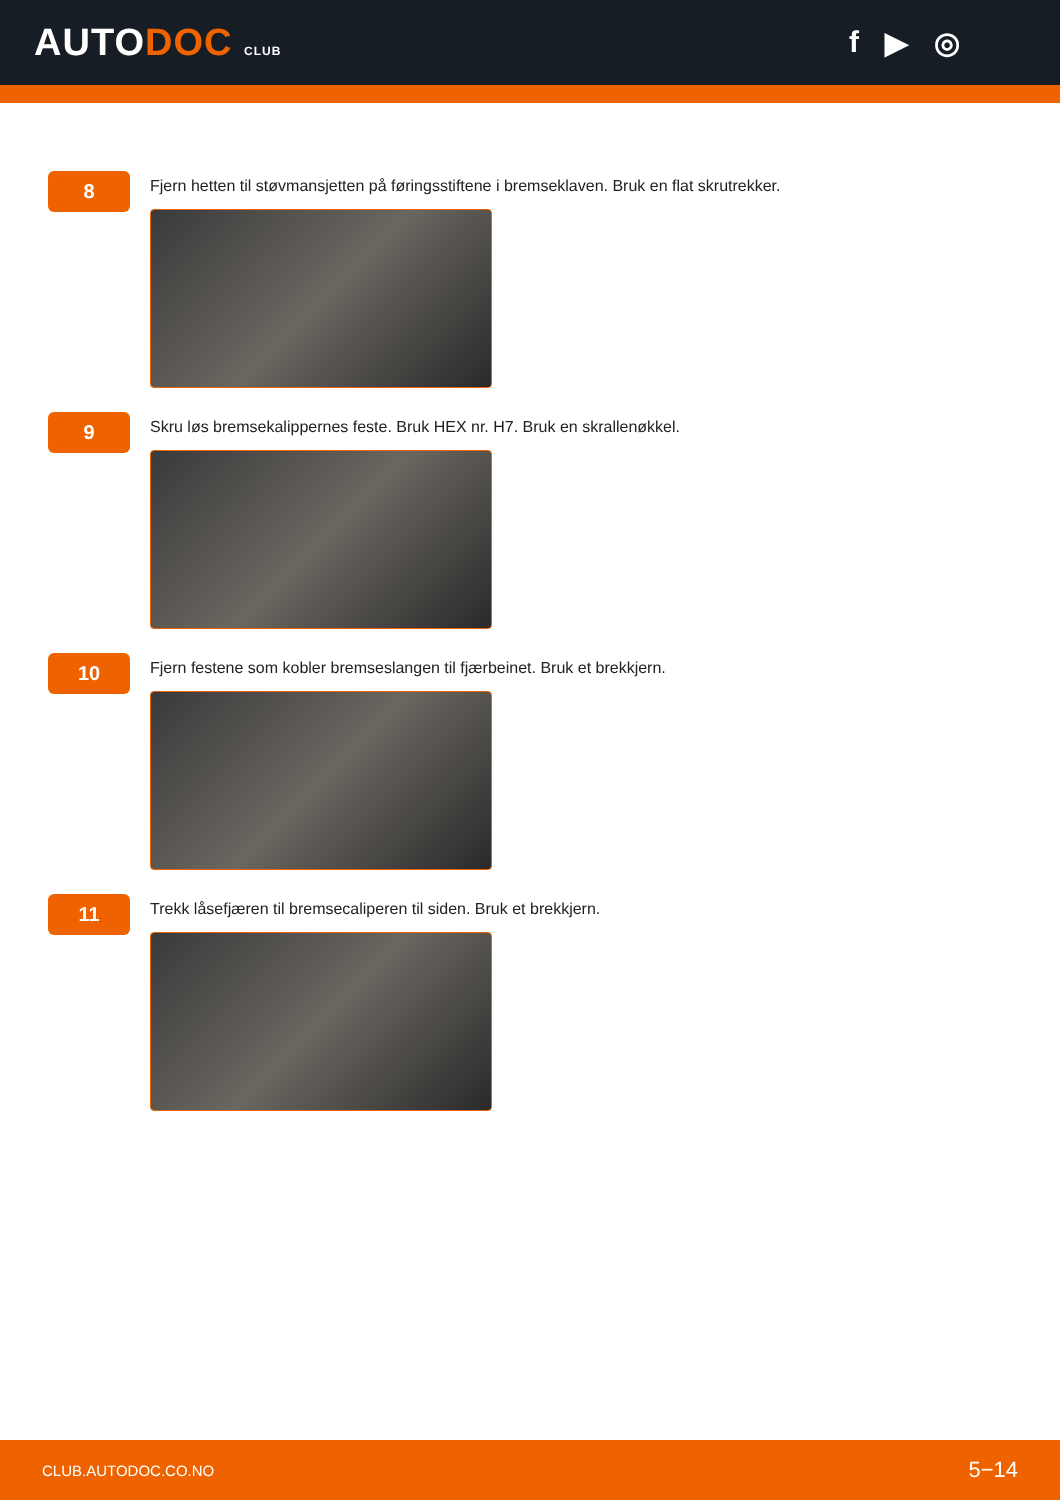AUTODOC CLUB
f ▶ ◎
8
Fjern hetten til støvmansjetten på føringsstiftene i bremseklaven. Bruk en flat skrutrekker.
9
Skru løs bremsekalippernes feste. Bruk HEX nr. H7. Bruk en skrallenøkkel.
10
Fjern festene som kobler bremseslangen til fjærbeinet. Bruk et brekkjern.
11
Trekk låsefjæren til bremsecaliperen til siden. Bruk et brekkjern.
CLUB.AUTODOC.CO.NO 5−14